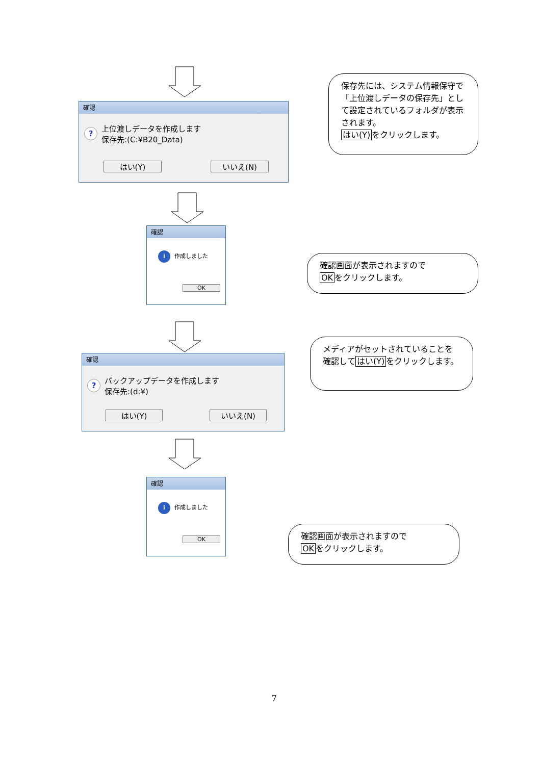確認
? 上位渡しデータを作成します
保存先:(C:¥B20_Data)
はい(Y) いいえ(N)
保存先には、システム情報保守で「上位渡しデータの保存先」として設定されているフォルダが表示されます。
はい(Y) をクリックします。
確認
i 作成しました
OK
確認画面が表示されますので
OKをクリックします。
確認
? バックアップデータを作成します
保存先:(d:¥)
はい(Y) いいえ(N)
メディアがセットされていることを確認してはい(Y) をクリックします。
確認
i 作成しました
OK
確認画面が表示されますので
OKをクリックします。
7